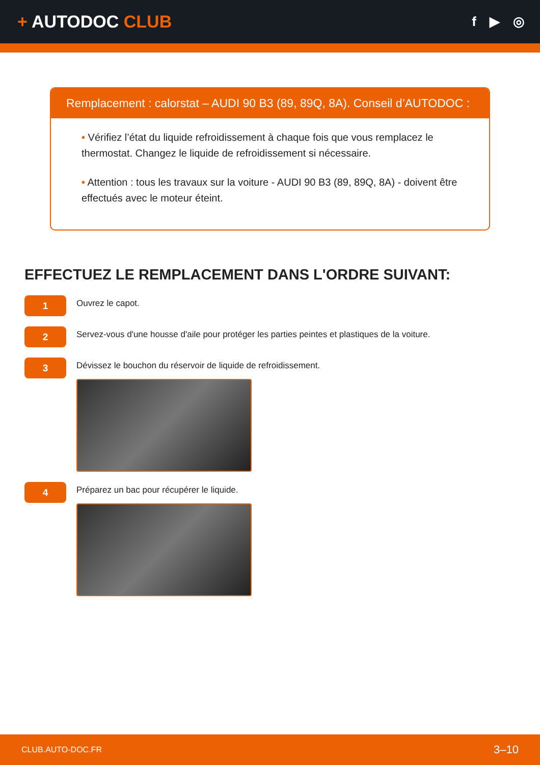+ AUTODOC CLUB
f ▶ ◎
Remplacement : calorstat – AUDI 90 B3 (89, 89Q, 8A). Conseil d’AUTODOC :
• Vérifiez l’état du liquide refroidissement à chaque fois que vous remplacez le thermostat. Changez le liquide de refroidissement si nécessaire.
• Attention : tous les travaux sur la voiture - AUDI 90 B3 (89, 89Q, 8A) - doivent être effectués avec le moteur éteint.
EFFECTUEZ LE REMPLACEMENT DANS L'ORDRE SUIVANT:
1
Ouvrez le capot.
2
Servez-vous d'une housse d'aile pour protéger les parties peintes et plastiques de la voiture.
3
Dévissez le bouchon du réservoir de liquide de refroidissement.
4
Préparez un bac pour récupérer le liquide.
CLUB.AUTO-DOC.FR 3–10